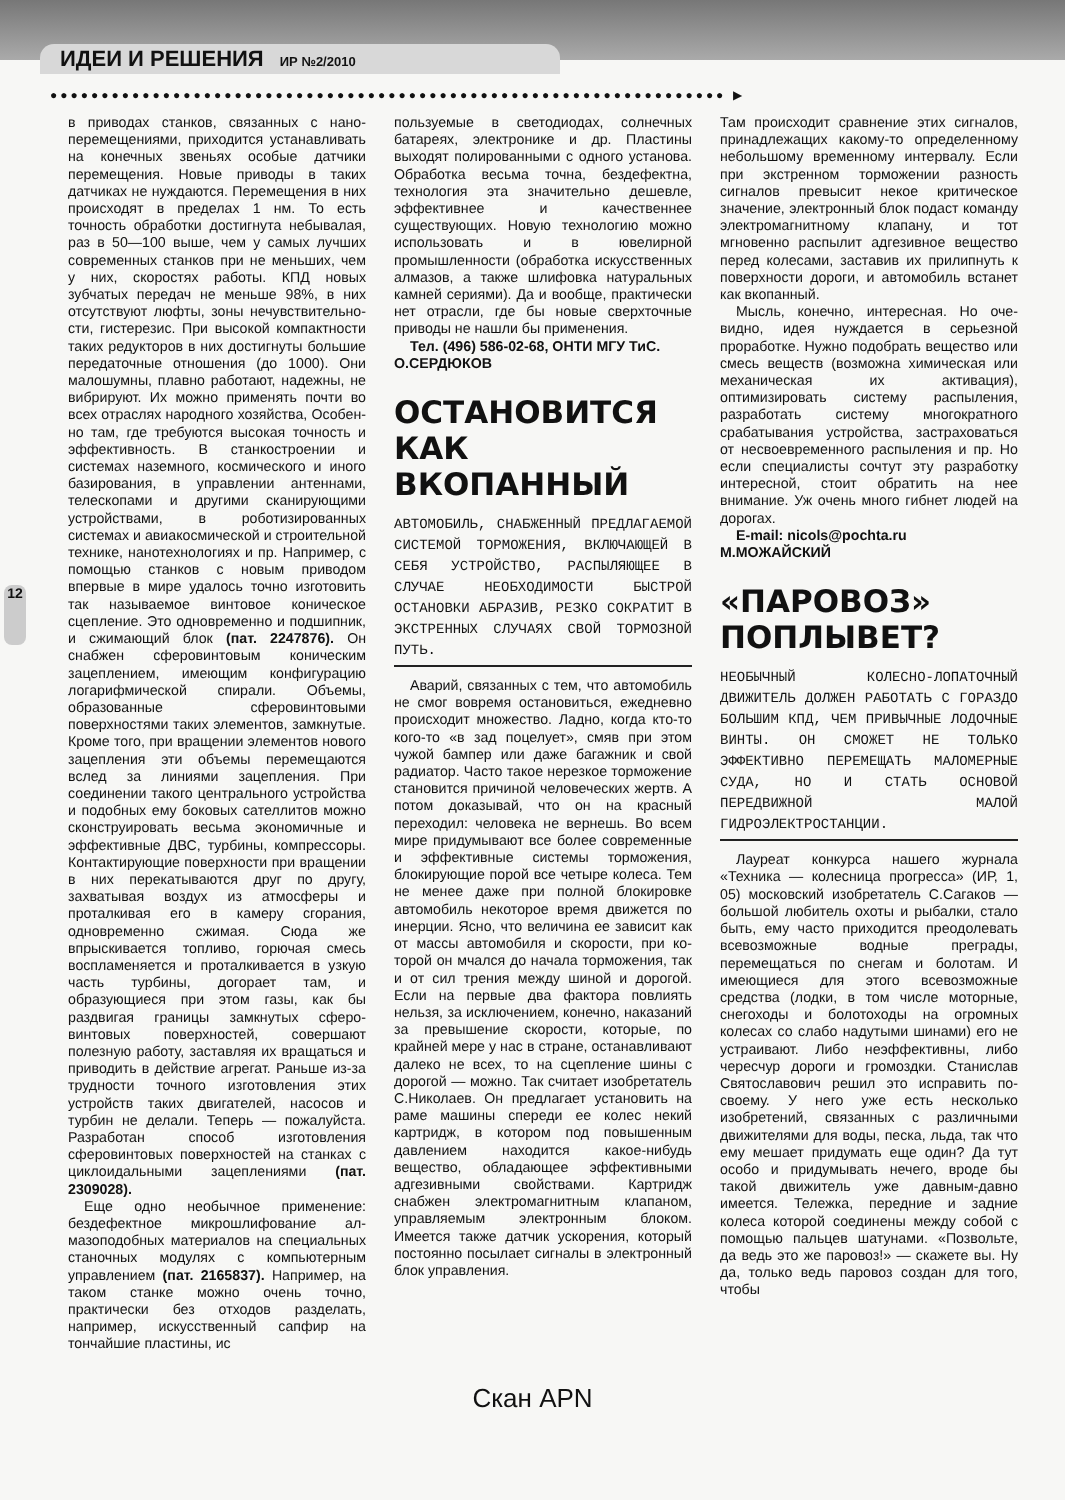ИДЕИ И РЕШЕНИЯ ИР №2/2010
●●●●●●●●●●●●●●●●●●●●●●●●●●●●●●●●●●●●●●●●●●●●●●●●●●●●●●●●●●●●●●●●●● ▶
12
в приводах станков, связанных с нано­перемещениями, приходится устанав­ливать на конечных звеньях особые датчики перемещения. Новые приводы в таких датчиках не нуждаются. Пере­мещения в них происходят в пределах 1 нм. То есть точность обработки дос­тигнута небывалая, раз в 50—100 выше, чем у самых лучших современ­ных станков при не меньших, чем у них, скоростях работы. КПД новых зубчатых передач не меньше 98%, в них отсут­ствуют люфты, зоны нечувствительно­сти, гистерезис. При высокой компак­тности таких редукторов в них достиг­нуты большие передаточные отноше­ния (до 1000). Они малошумны, плав­но работают, надежны, не вибрируют. Их можно применять почти во всех от­раслях народного хозяйства, Особен­но там, где требуются высокая точность и эффективность. В станкостроении и системах наземного, космического и иного базирования, в управлении ан­теннами, телескопами и другими ска­нирующими устройствами, в роботизи­рованных системах и авиакосмической и строительной технике, нанотехноло­гиях и пр. Например, с помощью стан­ков с новым приводом впервые в мире удалось точно изготовить так называе­мое винтовое коническое сцепление. Это одновременно и подшипник, и сжи­мающий блок (пат. 2247876). Он снабжен сферовинтовым коническим зацеплением, имеющим конфигура­цию логарифмической спирали. Объе­мы, образованные сферовинтовыми поверхностями таких элементов, зам­кнутые. Кроме того, при вращении эле­ментов нового зацепления эти объемы перемещаются вслед за линиями за­цепления. При соединении такого цен­трального устройства и подобных ему боковых сателлитов можно сконструи­ровать весьма экономичные и эффек­тивные ДВС, турбины, компрессоры. Контактирующие поверхности при вра­щении в них перекатываются друг по другу, захватывая воздух из атмосфе­ры и проталкивая его в камеру сгора­ния, одновременно сжимая. Сюда же впрыскивается топливо, горючая смесь воспламеняется и проталкивается в узкую часть турбины, догорает там, и образующиеся при этом газы, как бы раздвигая границы замкнутых сферо­винтовых поверхностей, совершают полезную работу, заставляя их вра­щаться и приводить в действие агрегат. Раньше из-за трудности точного изго­товления этих устройств таких двигате­лей, насосов и турбин не делали. Те­перь — пожалуйста. Разработан способ изготовления сферовинтовых поверх­ностей на станках с циклоидальными зацеплениями (пат. 2309028).
Еще одно необычное применение: бездефектное микрошлифование ал­мазоподобных материалов на специ­альных станочных модулях с компью­терным управлением (пат. 2165837). Например, на таком станке можно очень точно, практически без отходов разделать, например, искусственный сапфир на тончайшие пластины, ис­
пользуемые в светодиодах, солнечных батареях, электронике и др. Пластины выходят полированными с одного уста­нова. Обработка весьма точна, безде­фектна, технология эта значительно дешевле, эффективнее и качественнее существующих. Новую технологию можно использовать и в ювелирной промышленности (обработка искусст­венных алмазов, а также шлифовка на­туральных камней сериями). Да и вооб­ще, практически нет отрасли, где бы новые сверхточные приводы не нашли бы применения.
Тел. (496) 586-02-68, ОНТИ МГУ ТиС.
О.СЕРДЮКОВ
ОСТАНОВИТСЯ КАК ВКОПАННЫЙ
АВТОМОБИЛЬ, СНАБЖЕННЫЙ ПРЕДЛАГАЕМОЙ СИСТЕМОЙ ТОРМОЖЕНИЯ, ВКЛЮЧАЮЩЕЙ В СЕБЯ УСТРОЙСТВО, РАСПЫЛЯЮЩЕЕ В СЛУЧАЕ НЕОБХОДИМОСТИ БЫСТРОЙ ОСТАНОВКИ АБРАЗИВ, РЕЗКО СОКРАТИТ В ЭКСТРЕННЫХ СЛУЧАЯХ СВОЙ ТОРМОЗНОЙ ПУТЬ.
Аварий, связанных с тем, что автомо­биль не смог вовремя остановиться, ежедневно происходит множество. Ладно, когда кто-то кого-то «в зад по­целует», смяв при этом чужой бампер или даже багажник и свой радиатор. Часто такое нерезкое торможение ста­новится причиной человеческих жертв. А потом доказывай, что он на красный переходил: человека не вернешь. Во всем мире придумывают все более со­временные и эффективные системы торможения, блокирующие порой все четыре колеса. Тем не менее даже при полной блокировке автомобиль неко­торое время движется по инерции. Ясно, что величина ее зависит как от массы автомобиля и скорости, при ко­торой он мчался до начала торможе­ния, так и от сил трения между шиной и дорогой. Если на первые два фактора повлиять нельзя, за исключением, ко­нечно, наказаний за превышение ско­рости, которые, по крайней мере у нас в стране, останавливают далеко не всех, то на сцепление шины с дорогой — можно. Так считает изобретатель С.Николаев. Он предлагает установить на раме машины спереди ее колес не­кий картридж, в котором под повышен­ным давлением находится какое-ни­будь вещество, обладающее эффек­тивными адгезивными свойствами. Картридж снабжен электромагнитным клапаном, управляемым электронным блоком. Имеется также датчик ускоре­ния, который постоянно посылает сиг­налы в электронный блок управления.
Там происходит сравнение этих сигна­лов, принадлежащих какому-то опре­деленному небольшому временному интервалу. Если при экстренном тор­можении разность сигналов превысит некое критическое значение, электрон­ный блок подаст команду электромаг­нитному клапану, и тот мгновенно рас­пылит адгезивное вещество перед ко­лесами, заставив их прилипнуть к по­верхности дороги, и автомобиль вста­нет как вкопанный.
Мысль, конечно, интересная. Но оче­видно, идея нуждается в серьезной проработке. Нужно подобрать веще­ство или смесь веществ (возможна хи­мическая или механическая их актива­ция), оптимизировать систему распы­ления, разработать систему много­кратного срабатывания устройства, застраховаться от несвоевременного распыления и пр. Но если специали­сты сочтут эту разработку интерес­ной, стоит обратить на нее внимание. Уж очень много гибнет людей на до­рогах.
E-mail: nicols@pochta.ru
М.МОЖАЙСКИЙ
«ПАРОВОЗ» ПОПЛЫВЕТ?
НЕОБЫЧНЫЙ КОЛЕСНО-ЛОПАТОЧНЫЙ ДВИЖИТЕЛЬ ДОЛЖЕН РАБОТАТЬ С ГОРАЗДО БОЛЬШИМ КПД, ЧЕМ ПРИВЫЧНЫЕ ЛОДОЧНЫЕ ВИНТЫ. ОН СМОЖЕТ НЕ ТОЛЬКО ЭФФЕКТИВНО ПЕРЕМЕЩАТЬ МАЛОМЕРНЫЕ СУДА, НО И СТАТЬ ОСНОВОЙ ПЕРЕДВИЖНОЙ МАЛОЙ ГИДРОЭЛЕКТРОСТАНЦИИ.
Лауреат конкурса нашего журнала «Техника — колесница прогресса» (ИР, 1, 05) московский изобретатель С.Са­гаков — большой любитель охоты и рыбалки, стало быть, ему часто прихо­дится преодолевать всевозможные водные преграды, перемещаться по снегам и болотам. И имеющиеся для этого всевозможные средства (лодки, в том числе моторные, снегоходы и бо­лотоходы на огромных колесах со сла­бо надутыми шинами) его не устраива­ют. Либо неэффективны, либо чересчур дороги и громоздки. Станислав Свя­тославович решил это исправить по­своему. У него уже есть несколько изобретений, связанных с различными движителями для воды, песка, льда, так что ему мешает придумать еще один? Да тут особо и придумывать нечего, вроде бы такой движитель уже давным-давно имеется. Тележка, передние и задние колеса которой соединены между собой с помощью пальцев ша­тунами. «Позвольте, да ведь это же па­ровоз!» — скажете вы. Ну да, только ведь паровоз создан для того, чтобы
Скан APN